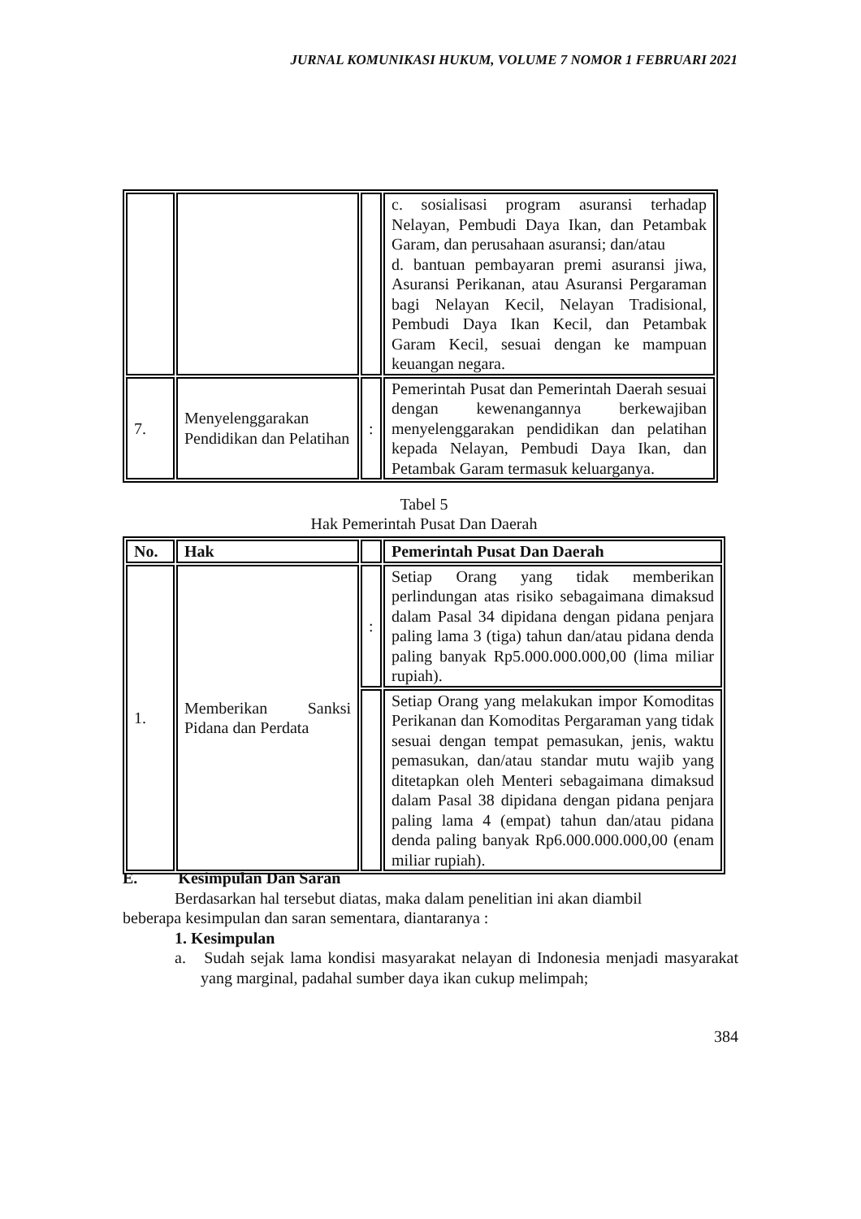JURNAL KOMUNIKASI HUKUM, VOLUME 7 NOMOR 1 FEBRUARI 2021
| | | | c. sosialisasi program asuransi terhadap Nelayan, Pembudi Daya Ikan, dan Petambak Garam, dan perusahaan asuransi; dan/atau d. bantuan pembayaran premi asuransi jiwa, Asuransi Perikanan, atau Asuransi Pergaraman bagi Nelayan Kecil, Nelayan Tradisional, Pembudi Daya Ikan Kecil, dan Petambak Garam Kecil, sesuai dengan ke mampuan keuangan negara. |
| 7. | Menyelenggarakan Pendidikan dan Pelatihan | : | Pemerintah Pusat dan Pemerintah Daerah sesuai dengan kewenangannya berkewajiban menyelenggarakan pendidikan dan pelatihan kepada Nelayan, Pembudi Daya Ikan, dan Petambak Garam termasuk keluarganya. |
Tabel 5
Hak Pemerintah Pusat Dan Daerah
| No. | Hak | | Pemerintah Pusat Dan Daerah |
| --- | --- | --- | --- |
| 1. | Memberikan Sanksi Pidana dan Perdata | : | Setiap Orang yang tidak memberikan perlindungan atas risiko sebagaimana dimaksud dalam Pasal 34 dipidana dengan pidana penjara paling lama 3 (tiga) tahun dan/atau pidana denda paling banyak Rp5.000.000.000,00 (lima miliar rupiah). |
| | | | Setiap Orang yang melakukan impor Komoditas Perikanan dan Komoditas Pergaraman yang tidak sesuai dengan tempat pemasukan, jenis, waktu pemasukan, dan/atau standar mutu wajib yang ditetapkan oleh Menteri sebagaimana dimaksud dalam Pasal 38 dipidana dengan pidana penjara paling lama 4 (empat) tahun dan/atau pidana denda paling banyak Rp6.000.000.000,00 (enam miliar rupiah). |
E. Kesimpulan Dan Saran
Berdasarkan hal tersebut diatas, maka dalam penelitian ini akan diambil
beberapa kesimpulan dan saran sementara, diantaranya :
1. Kesimpulan
a. Sudah sejak lama kondisi masyarakat nelayan di Indonesia menjadi masyarakat yang marginal, padahal sumber daya ikan cukup melimpah;
384